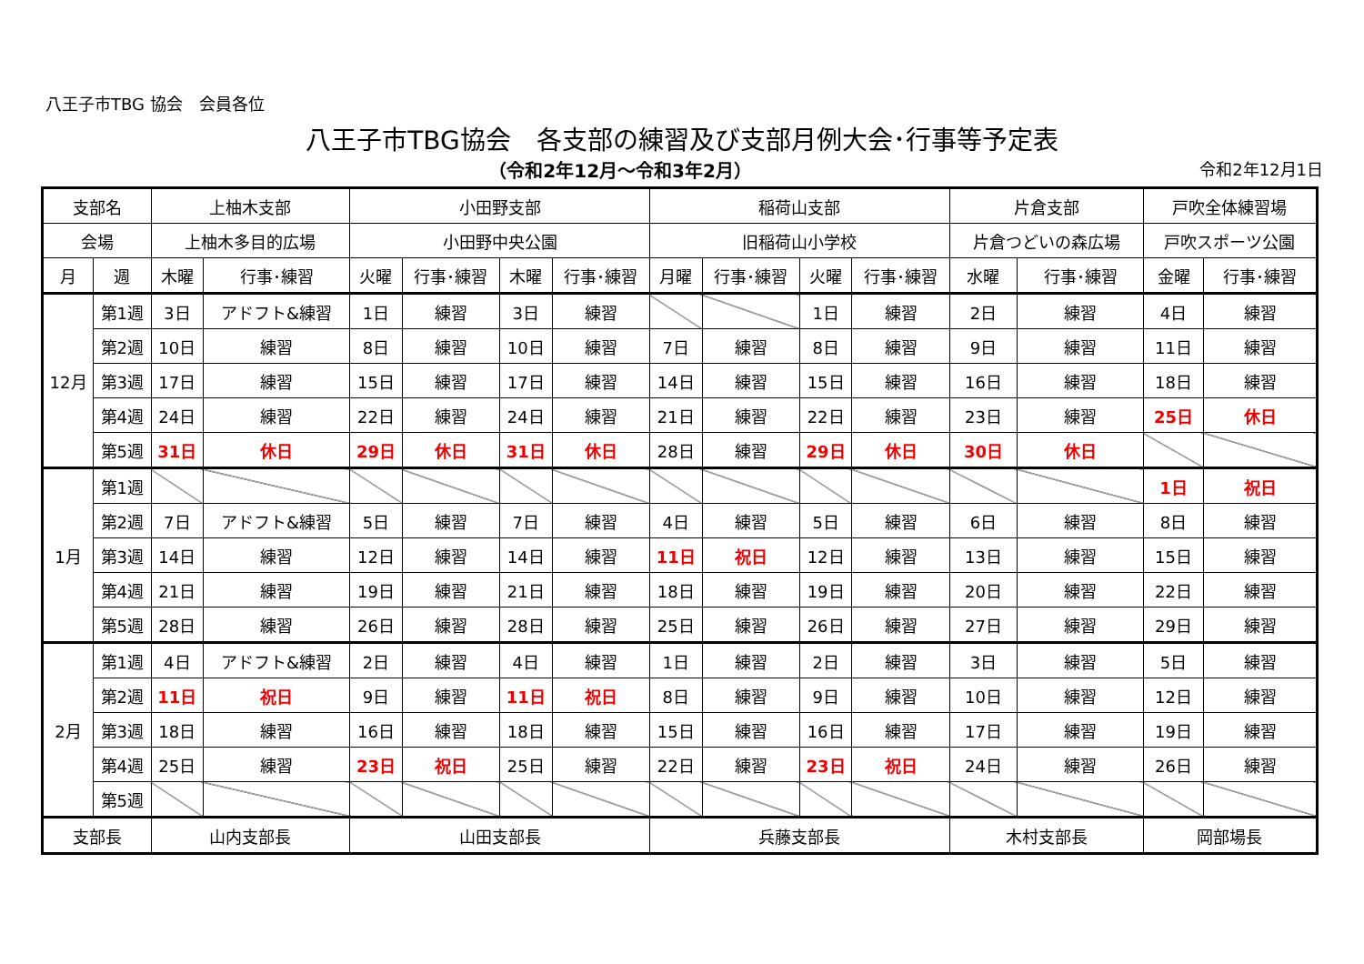八王子市TBG 協会　会員各位
八王子市TBG協会　各支部の練習及び支部月例大会･行事等予定表
（令和2年12月～令和3年2月） 令和2年12月1日
| 支部名 | | 上柚木支部 | | 小田野支部 | | | | 稲荷山支部 | | | | 片倉支部 | | 戸吹全体練習場 | |
| --- | --- | --- | --- | --- | --- | --- | --- | --- | --- | --- | --- | --- | --- | --- | --- |
| 会場 | | 上柚木多目的広場 | | 小田野中央公園 | | | | 旧稲荷山小学校 | | | | 片倉つどいの森広場 | | 戸吹スポーツ公園 | |
| 月 | 週 | 木曜 | 行事･練習 | 火曜 | 行事･練習 | 木曜 | 行事･練習 | 月曜 | 行事･練習 | 火曜 | 行事･練習 | 水曜 | 行事･練習 | 金曜 | 行事･練習 |
| 12月 | 第1週 | 3日 | アドフト&練習 | 1日 | 練習 | 3日 | 練習 | | | 1日 | 練習 | 2日 | 練習 | 4日 | 練習 |
| | 第2週 | 10日 | 練習 | 8日 | 練習 | 10日 | 練習 | 7日 | 練習 | 8日 | 練習 | 9日 | 練習 | 11日 | 練習 |
| | 第3週 | 17日 | 練習 | 15日 | 練習 | 17日 | 練習 | 14日 | 練習 | 15日 | 練習 | 16日 | 練習 | 18日 | 練習 |
| | 第4週 | 24日 | 練習 | 22日 | 練習 | 24日 | 練習 | 21日 | 練習 | 22日 | 練習 | 23日 | 練習 | 25日 | 休日 |
| | 第5週 | 31日 | 休日 | 29日 | 休日 | 31日 | 休日 | 28日 | 練習 | 29日 | 休日 | 30日 | 休日 | | |
| 1月 | 第1週 | | | | | | | | | | | | | 1日 | 祝日 |
| | 第2週 | 7日 | アドフト&練習 | 5日 | 練習 | 7日 | 練習 | 4日 | 練習 | 5日 | 練習 | 6日 | 練習 | 8日 | 練習 |
| | 第3週 | 14日 | 練習 | 12日 | 練習 | 14日 | 練習 | 11日 | 祝日 | 12日 | 練習 | 13日 | 練習 | 15日 | 練習 |
| | 第4週 | 21日 | 練習 | 19日 | 練習 | 21日 | 練習 | 18日 | 練習 | 19日 | 練習 | 20日 | 練習 | 22日 | 練習 |
| | 第5週 | 28日 | 練習 | 26日 | 練習 | 28日 | 練習 | 25日 | 練習 | 26日 | 練習 | 27日 | 練習 | 29日 | 練習 |
| 2月 | 第1週 | 4日 | アドフト&練習 | 2日 | 練習 | 4日 | 練習 | 1日 | 練習 | 2日 | 練習 | 3日 | 練習 | 5日 | 練習 |
| | 第2週 | 11日 | 祝日 | 9日 | 練習 | 11日 | 祝日 | 8日 | 練習 | 9日 | 練習 | 10日 | 練習 | 12日 | 練習 |
| | 第3週 | 18日 | 練習 | 16日 | 練習 | 18日 | 練習 | 15日 | 練習 | 16日 | 練習 | 17日 | 練習 | 19日 | 練習 |
| | 第4週 | 25日 | 練習 | 23日 | 祝日 | 25日 | 練習 | 22日 | 練習 | 23日 | 祝日 | 24日 | 練習 | 26日 | 練習 |
| | 第5週 | | | | | | | | | | | | | | |
| 支部長 | | 山内支部長 | | 山田支部長 | | | | 兵藤支部長 | | | | 木村支部長 | | 岡部場長 | |